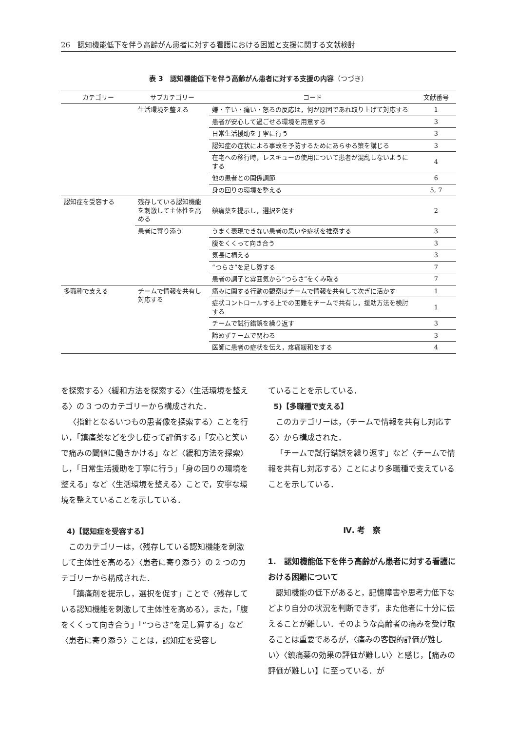26　認知機能低下を伴う高齢がん患者に対する看護における困難と支援に関する文献検討
表 3　認知機能低下を伴う高齢がん患者に対する支援の内容（つづき）
| カテゴリー | サブカテゴリー | コード | 文献番号 |
| --- | --- | --- | --- |
| | 生活環境を整える | 嫌・辛い・痛い・怒るの反応は，何が原因であれ取り上げて対応する | 1 |
| | | 患者が安心して過ごせる環境を用意する | 3 |
| | | 日常生活援助を丁寧に行う | 3 |
| | | 認知症の症状による事故を予防するためにあらゆる策を講じる | 3 |
| | | 在宅への移行時，レスキューの使用について患者が混乱しないようにする | 4 |
| | | 他の患者との関係調節 | 6 |
| | | 身の回りの環境を整える | 5, 7 |
| 認知症を受容する | 残存している認知機能を刺激して主体性を高める | 鎮痛薬を提示し，選択を促す | 2 |
| | 患者に寄り添う | うまく表現できない患者の思いや症状を推察する | 3 |
| | | 腹をくくって向き合う | 3 |
| | | 気長に構える | 3 |
| | | “つらさ”を足し算する | 7 |
| | | 患者の調子と雰囲気から“つらさ”をくみ取る | 7 |
| 多職種で支える | チームで情報を共有し対応する | 痛みに関する行動の観察はチームで情報を共有して次ぎに活かす | 1 |
| | | 症状コントロールする上での困難をチームで共有し，援助方法を検討する | 1 |
| | | チームで試行錯誤を繰り返す | 3 |
| | | 諦めずチームで関わる | 3 |
| | | 医師に患者の症状を伝え，疼痛緩和をする | 4 |
を探索する〉〈緩和方法を探索する〉〈生活環境を整える〉の 3 つのカテゴリーから構成された．
〈指針となるいつもの患者像を探索する〉ことを行い，「鎮痛薬などを少し使って評価する」「安心と笑いで痛みの閾値に働きかける」など〈緩和方法を探索〉し，「日常生活援助を丁寧に行う」「身の回りの環境を整える」など〈生活環境を整える〉ことで，安寧な環境を整えていることを示している．
4)【認知症を受容する】
このカテゴリーは，〈残存している認知機能を刺激して主体性を高める〉〈患者に寄り添う〉の 2 つのカテゴリーから構成された．
「鎮痛剤を提示し，選択を促す」ことで〈残存している認知機能を刺激して主体性を高める〉，また，「腹をくくって向き合う」「“つらさ”を足し算する」など〈患者に寄り添う〉ことは，認知症を受容し
ていることを示している．
5)【多職種で支える】
このカテゴリーは，〈チームで情報を共有し対応する〉から構成された．
「チームで試行錯誤を繰り返す」など〈チームで情報を共有し対応する〉ことにより多職種で支えていることを示している．
Ⅳ. 考　察
1.　認知機能低下を伴う高齢がん患者に対する看護における困難について
認知機能の低下があると，記憶障害や思考力低下などより自分の状況を判断できず，また他者に十分に伝えることが難しい．そのような高齢者の痛みを受け取ることは重要であるが，〈痛みの客観的評価が難しい〉〈鎮痛薬の効果の評価が難しい〉と感じ，【痛みの評価が難しい】に至っている．が